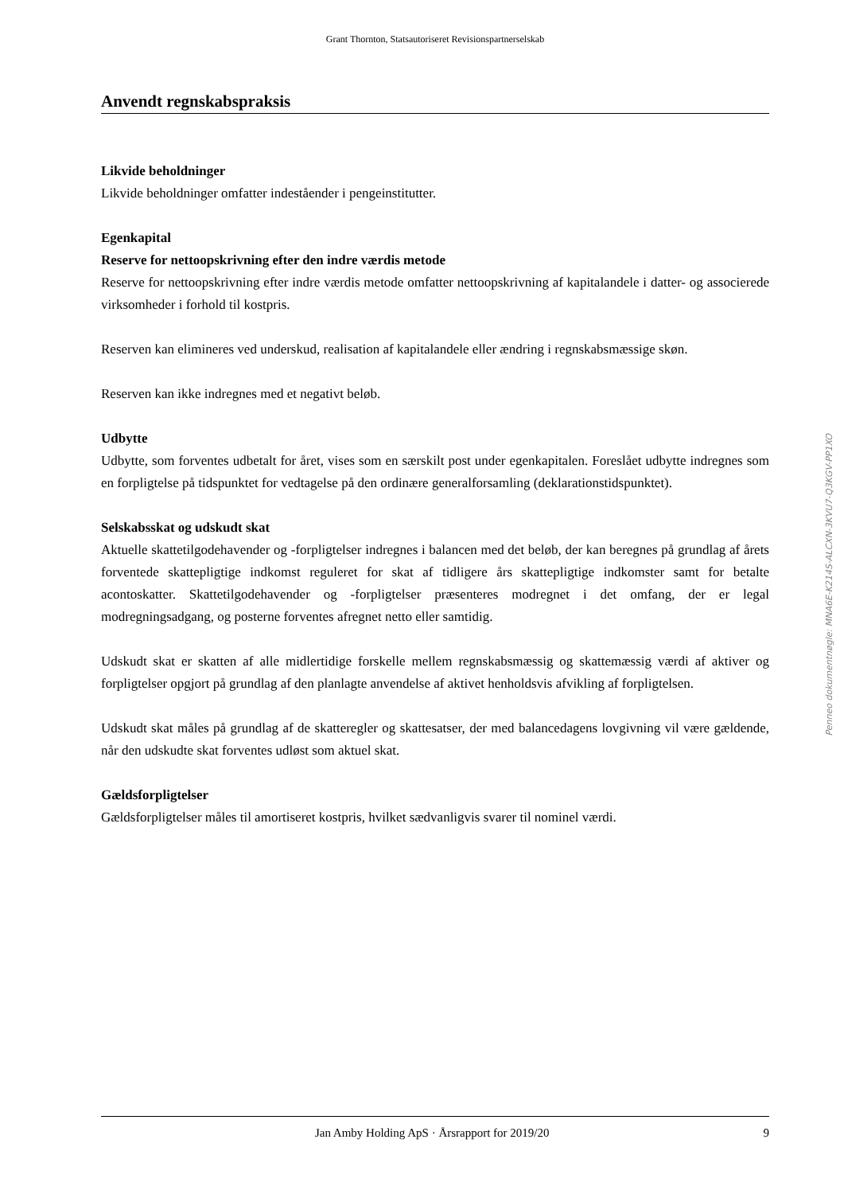Grant Thornton, Statsautoriseret Revisionspartnerselskab
Anvendt regnskabspraksis
Likvide beholdninger
Likvide beholdninger omfatter indeståender i pengeinstitutter.
Egenkapital
Reserve for nettoopskrivning efter den indre værdis metode
Reserve for nettoopskrivning efter indre værdis metode omfatter nettoopskrivning af kapitalandele i datter- og associerede virksomheder i forhold til kostpris.
Reserven kan elimineres ved underskud, realisation af kapitalandele eller ændring i regnskabsmæssige skøn.
Reserven kan ikke indregnes med et negativt beløb.
Udbytte
Udbytte, som forventes udbetalt for året, vises som en særskilt post under egenkapitalen. Foreslået udbytte indregnes som en forpligtelse på tidspunktet for vedtagelse på den ordinære generalforsamling (deklarationstidspunktet).
Selskabsskat og udskudt skat
Aktuelle skattetilgodehavender og -forpligtelser indregnes i balancen med det beløb, der kan beregnes på grundlag af årets forventede skattepligtige indkomst reguleret for skat af tidligere års skattepligtige indkomster samt for betalte acontoskatter. Skattetilgodehavender og -forpligtelser præsenteres modregnet i det omfang, der er legal modregningsadgang, og posterne forventes afregnet netto eller samtidig.
Udskudt skat er skatten af alle midlertidige forskelle mellem regnskabsmæssig og skattemæssig værdi af aktiver og forpligtelser opgjort på grundlag af den planlagte anvendelse af aktivet henholdsvis afvikling af forpligtelsen.
Udskudt skat måles på grundlag af de skatteregler og skattesatser, der med balancedagens lovgivning vil være gældende, når den udskudte skat forventes udløst som aktuel skat.
Gældsforpligtelser
Gældsforpligtelser måles til amortiseret kostpris, hvilket sædvanligvis svarer til nominel værdi.
Penneo dokumentnøgle: MNA6E-K214S-ALCXN-3KVU7-Q3KGV-PP1XO
Jan Amby Holding ApS · Årsrapport for 2019/20 9